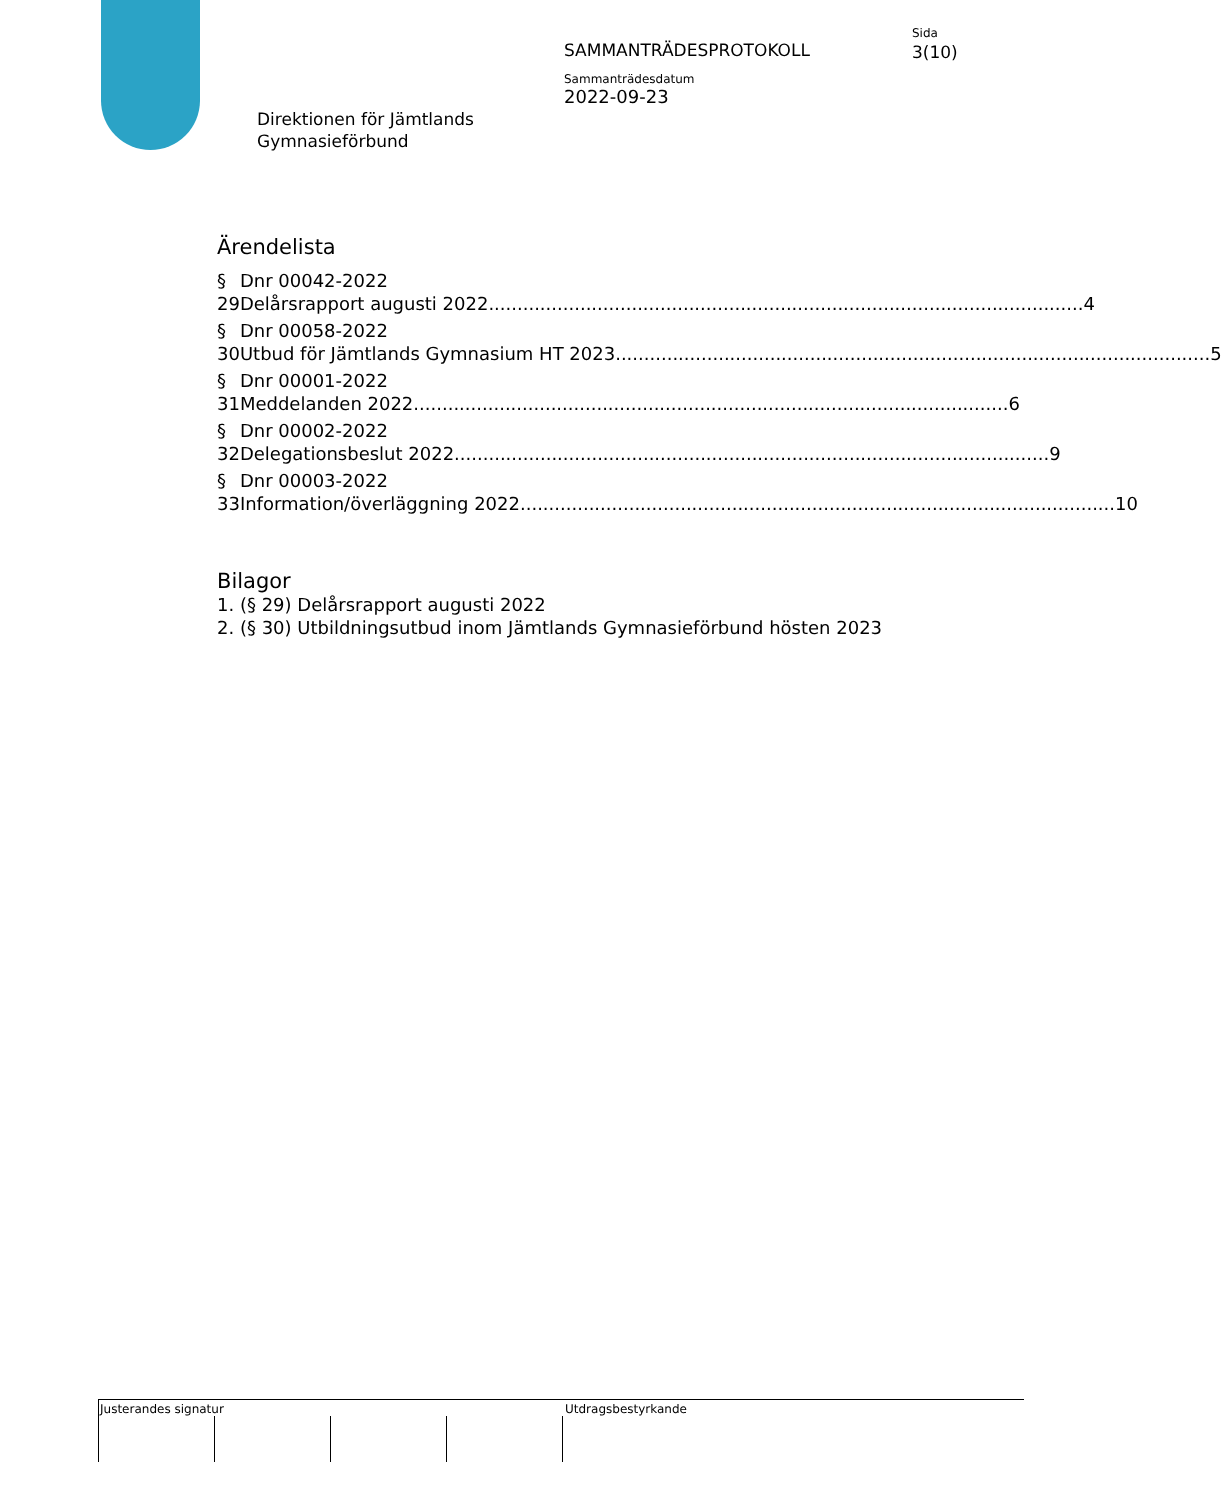Direktionen för Jämtlands
Gymnasieförbund
SAMMANTRÄDESPROTOKOLL
Sammanträdesdatum
2022-09-23
Sida
3(10)
Ärendelista
§ 29 Dnr 00042-2022
Delårsrapport augusti 2022........................................................................................................ 4
§ 30 Dnr 00058-2022
Utbud för Jämtlands Gymnasium HT 2023 ........................................................................................................ 5
§ 31 Dnr 00001-2022
Meddelanden 2022 ........................................................................................................ 6
§ 32 Dnr 00002-2022
Delegationsbeslut 2022 ........................................................................................................ 9
§ 33 Dnr 00003-2022
Information/överläggning 2022........................................................................................................ 10
Bilagor
1. (§ 29) Delårsrapport augusti 2022
2. (§ 30) Utbildningsutbud inom Jämtlands Gymnasieförbund hösten 2023
Justerandes signatur Utdragsbestyrkande